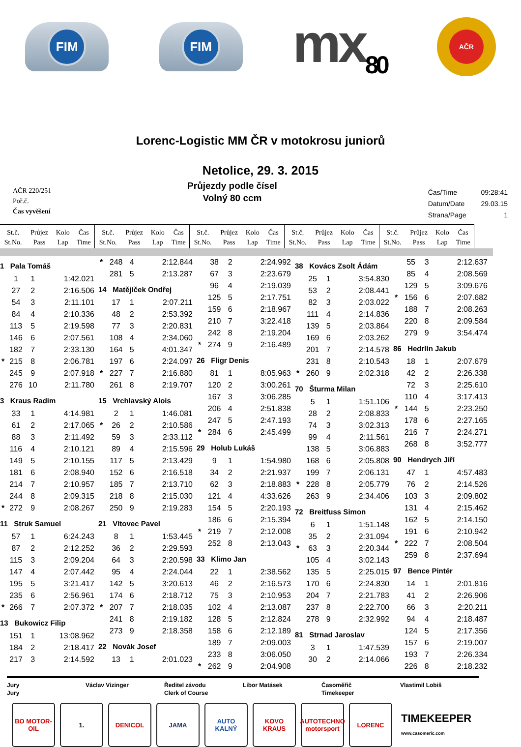FIM FIM
mx<sub>80</sub>
AČR
Lorenc-Logistic MM ČR v motokrosu juniorů
Netolice, 29. 3. 2015
AČR 220/251
Poř.č.
Čas vyvěšení
Průjezdy podle čísel
Volný 80 ccm
| Čas/Time | 09:28:41 |
| Datum/Date | 29.03.15 |
| Strana/Page | 1 |
| St.č. St.No. | Průjez Pass | Kolo Lap | Čas Time |
| --- | --- | --- | --- |
| St.č. St.No. | Průjez Pass | Kolo Lap | Čas Time |
| --- | --- | --- | --- |
| St.č. St.No. | Průjez Pass | Kolo Lap | Čas Time |
| --- | --- | --- | --- |
| St.č. St.No. | Průjez Pass | Kolo Lap | Čas Time |
| --- | --- | --- | --- |
| St.č. St.No. | Průjez Pass | Kolo Lap | Čas Time |
| --- | --- | --- | --- |
| 1 Pala Tomáš | | | |
| | 1 | 1 | 1:42.021 |
| | 27 | 2 | 2:16.506 |
| | 54 | 3 | 2:11.101 |
| | 84 | 4 | 2:10.336 |
| | 113 | 5 | 2:19.598 |
| | 146 | 6 | 2:07.561 |
| | 182 | 7 | 2:33.130 |
| * | 215 | 8 | 2:06.781 |
| | 245 | 9 | 2:07.918 |
| | 276 | 10 | 2:11.780 |
| 3 Kraus Radim | | | |
| | 33 | 1 | 4:14.981 |
| | 61 | 2 | 2:17.065 |
| | 88 | 3 | 2:11.492 |
| | 116 | 4 | 2:10.121 |
| | 149 | 5 | 2:10.155 |
| | 181 | 6 | 2:08.940 |
| | 214 | 7 | 2:10.957 |
| | 244 | 8 | 2:09.315 |
| * | 272 | 9 | 2:08.267 |
| 11 Struk Samuel | | | |
| | 57 | 1 | 6:24.243 |
| | 87 | 2 | 2:12.252 |
| | 115 | 3 | 2:09.204 |
| | 147 | 4 | 2:07.442 |
| | 195 | 5 | 3:21.417 |
| | 235 | 6 | 2:56.961 |
| * | 266 | 7 | 2:07.372 |
| 13 Bukowicz Filip | | | |
| | 151 | 1 | 13:08.962 |
| | 184 | 2 | 2:18.417 |
| | 217 | 3 | 2:14.592 |
| * | 248 | 4 | 2:12.844 |
| | 281 | 5 | 2:13.287 |
| 14 Matějíček Ondřej | | | |
| | 17 | 1 | 2:07.211 |
| | 48 | 2 | 2:53.392 |
| | 77 | 3 | 2:20.831 |
| | 108 | 4 | 2:34.060 |
| | 164 | 5 | 4:01.347 |
| | 197 | 6 | 2:24.097 |
| * | 227 | 7 | 2:16.880 |
| | 261 | 8 | 2:19.707 |
| 15 Vrchlavský Alois | | | |
| | 2 | 1 | 1:46.081 |
| * | 26 | 2 | 2:10.586 |
| | 59 | 3 | 2:33.112 |
| | 89 | 4 | 2:15.596 |
| | 117 | 5 | 2:13.429 |
| | 152 | 6 | 2:16.518 |
| | 185 | 7 | 2:13.710 |
| | 218 | 8 | 2:15.030 |
| | 250 | 9 | 2:19.283 |
| 21 Vítovec Pavel | | | |
| | 8 | 1 | 1:53.445 |
| | 36 | 2 | 2:29.593 |
| | 64 | 3 | 2:20.598 |
| | 95 | 4 | 2:24.044 |
| | 142 | 5 | 3:20.613 |
| | 174 | 6 | 2:18.712 |
| * | 207 | 7 | 2:18.035 |
| | 241 | 8 | 2:19.182 |
| | 273 | 9 | 2:18.358 |
| 22 Novák Josef | | | |
| | 13 | 1 | 2:01.023 |
| | 38 | 2 | 2:24.992 |
| | 67 | 3 | 2:23.679 |
| | 96 | 4 | 2:19.039 |
| | 125 | 5 | 2:17.751 |
| | 159 | 6 | 2:18.967 |
| | 210 | 7 | 3:22.418 |
| | 242 | 8 | 2:19.204 |
| * | 274 | 9 | 2:16.489 |
| 26 Fligr Denis | | | |
| | 81 | 1 | 8:05.963 |
| | 120 | 2 | 3:00.261 |
| | 167 | 3 | 3:06.285 |
| | 206 | 4 | 2:51.838 |
| | 247 | 5 | 2:47.193 |
| * | 284 | 6 | 2:45.499 |
| 29 Holub Lukáš | | | |
| | 9 | 1 | 1:54.980 |
| | 34 | 2 | 2:21.937 |
| | 62 | 3 | 2:18.883 |
| | 121 | 4 | 4:33.626 |
| | 154 | 5 | 2:20.193 |
| | 186 | 6 | 2:15.394 |
| * | 219 | 7 | 2:12.008 |
| | 252 | 8 | 2:13.043 |
| 33 Klimo Jan | | | |
| | 22 | 1 | 2:38.562 |
| | 46 | 2 | 2:16.573 |
| | 75 | 3 | 2:10.953 |
| | 102 | 4 | 2:13.087 |
| | 128 | 5 | 2:12.824 |
| | 158 | 6 | 2:12.189 |
| | 189 | 7 | 2:09.003 |
| | 233 | 8 | 3:06.050 |
| * | 262 | 9 | 2:04.908 |
| 38 Kovács Zsolt Ádám | | | |
| | 25 | 1 | 3:54.830 |
| | 53 | 2 | 2:08.441 |
| | 82 | 3 | 2:03.022 |
| | 111 | 4 | 2:14.836 |
| | 139 | 5 | 2:03.864 |
| | 169 | 6 | 2:03.262 |
| | 201 | 7 | 2:14.578 |
| | 231 | 8 | 2:10.543 |
| * | 260 | 9 | 2:02.318 |
| 70 Šturma Milan | | | |
| | 5 | 1 | 1:51.106 |
| | 28 | 2 | 2:08.833 |
| | 74 | 3 | 3:02.313 |
| | 99 | 4 | 2:11.561 |
| | 138 | 5 | 3:06.883 |
| | 168 | 6 | 2:05.808 |
| | 199 | 7 | 2:06.131 |
| * | 228 | 8 | 2:05.779 |
| | 263 | 9 | 2:34.406 |
| 72 Breitfuss Simon | | | |
| | 6 | 1 | 1:51.148 |
| | 35 | 2 | 2:31.094 |
| * | 63 | 3 | 2:20.344 |
| | 105 | 4 | 3:02.143 |
| | 135 | 5 | 2:25.015 |
| | 170 | 6 | 2:24.830 |
| | 204 | 7 | 2:21.783 |
| | 237 | 8 | 2:22.700 |
| | 278 | 9 | 2:32.992 |
| 81 Strnad Jaroslav | | | |
| | 3 | 1 | 1:47.539 |
| | 30 | 2 | 2:14.066 |
| | 55 | 3 | 2:12.637 |
| | 85 | 4 | 2:08.569 |
| | 129 | 5 | 3:09.676 |
| * | 156 | 6 | 2:07.682 |
| | 188 | 7 | 2:08.263 |
| | 220 | 8 | 2:09.584 |
| | 279 | 9 | 3:54.474 |
| 86 Hedrlín Jakub | | | |
| | 18 | 1 | 2:07.679 |
| | 42 | 2 | 2:26.338 |
| | 72 | 3 | 2:25.610 |
| | 110 | 4 | 3:17.413 |
| * | 144 | 5 | 2:23.250 |
| | 178 | 6 | 2:27.165 |
| | 216 | 7 | 2:24.271 |
| | 268 | 8 | 3:52.777 |
| 90 Hendrych Jiří | | | |
| | 47 | 1 | 4:57.483 |
| | 76 | 2 | 2:14.526 |
| | 103 | 3 | 2:09.802 |
| | 131 | 4 | 2:15.462 |
| | 162 | 5 | 2:14.150 |
| | 191 | 6 | 2:10.942 |
| * | 222 | 7 | 2:08.504 |
| | 259 | 8 | 2:37.694 |
| 97 Bence Pintér | | | |
| | 14 | 1 | 2:01.816 |
| | 41 | 2 | 2:26.906 |
| | 66 | 3 | 2:20.211 |
| | 94 | 4 | 2:18.487 |
| | 124 | 5 | 2:17.356 |
| | 157 | 6 | 2:19.007 |
| | 193 | 7 | 2:26.334 |
| | 226 | 8 | 2:18.232 |
Jury
Jury
Václav Vizinger Ředitel závodu
Clerk of Course
Libor Matásek Časoměřič
Timekeeper
Vlastimil Lobiš
BO MOTOR-OIL
1. DENICOL JAMA AUTO KALNÝ
KOVO
KRAUS
AUTOTECHNO motorsport
LORENC
TIMEKEEPER
www.casomeric.com